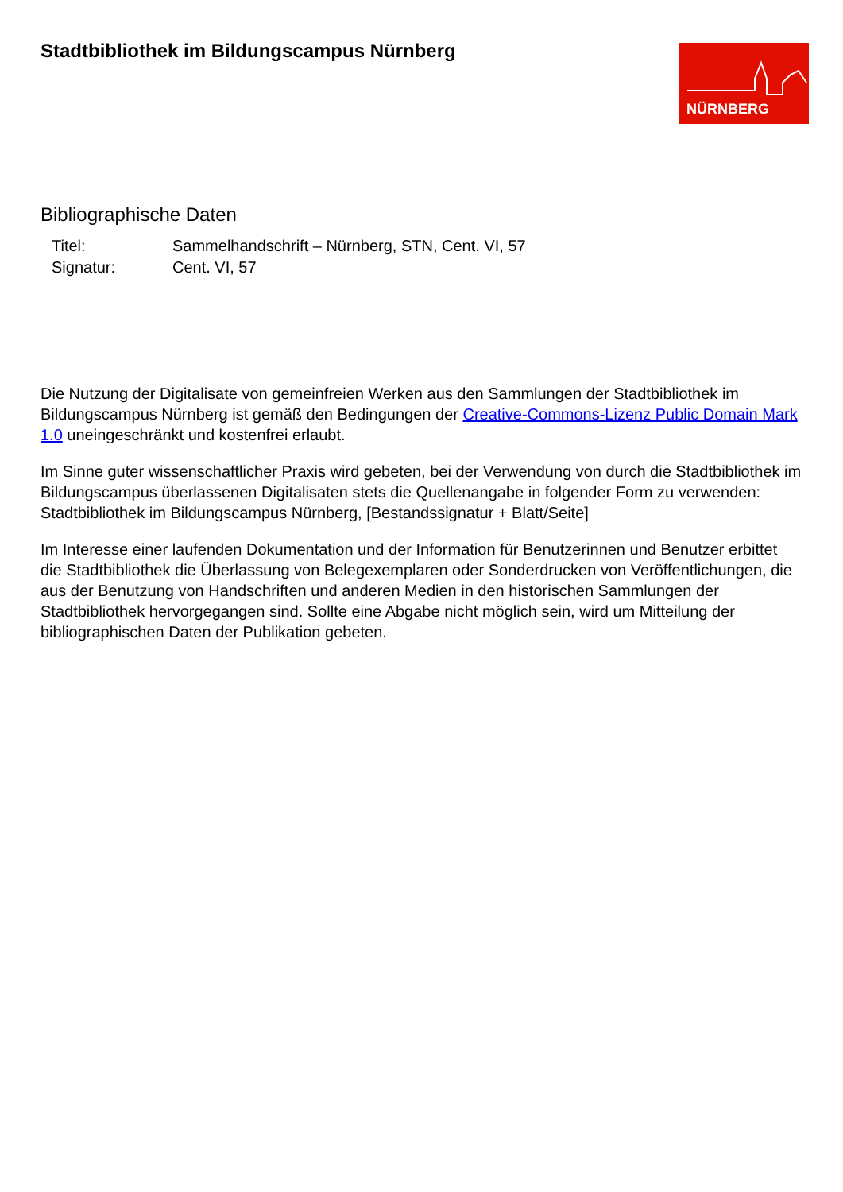Stadtbibliothek im Bildungscampus Nürnberg
NÜRNBERG
Bibliographische Daten
| Titel: | Sammelhandschrift – Nürnberg, STN, Cent. VI, 57 |
| Signatur: | Cent. VI, 57 |
Die Nutzung der Digitalisate von gemeinfreien Werken aus den Sammlungen der Stadtbibliothek im Bildungscampus Nürnberg ist gemäß den Bedingungen der Creative-Commons-Lizenz Public Domain Mark 1.0 uneingeschränkt und kostenfrei erlaubt.
Im Sinne guter wissenschaftlicher Praxis wird gebeten, bei der Verwendung von durch die Stadtbibliothek im Bildungscampus überlassenen Digitalisaten stets die Quellenangabe in folgender Form zu verwenden: Stadtbibliothek im Bildungscampus Nürnberg, [Bestandssignatur + Blatt/Seite]
Im Interesse einer laufenden Dokumentation und der Information für Benutzerinnen und Benutzer erbittet die Stadtbibliothek die Überlassung von Belegexemplaren oder Sonderdrucken von Veröffentlichungen, die aus der Benutzung von Handschriften und anderen Medien in den historischen Sammlungen der Stadtbibliothek hervorgegangen sind. Sollte eine Abgabe nicht möglich sein, wird um Mitteilung der bibliographischen Daten der Publikation gebeten.